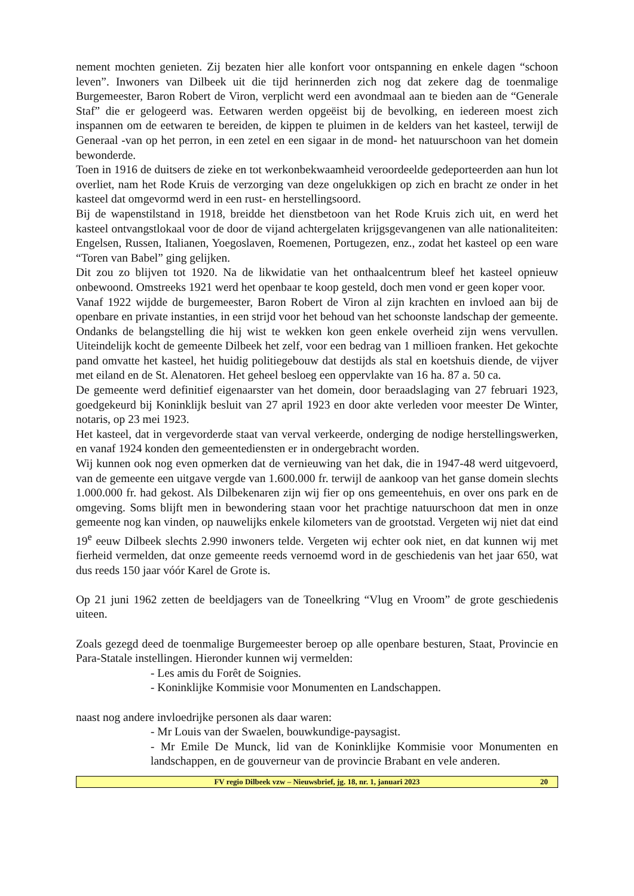nement mochten genieten. Zij bezaten hier alle konfort voor ontspanning en enkele dagen “schoon leven”. Inwoners van Dilbeek uit die tijd herinnerden zich nog dat zekere dag de toenmalige Burgemeester, Baron Robert de Viron, verplicht werd een avondmaal aan te bieden aan de “Generale Staf” die er gelogeerd was. Eetwaren werden opgeëist bij de bevolking, en iedereen moest zich inspannen om de eetwaren te bereiden, de kippen te pluimen in de kelders van het kasteel, terwijl de Generaal -van op het perron, in een zetel en een sigaar in de mond- het natuurschoon van het domein bewonderde.
Toen in 1916 de duitsers de zieke en tot werkonbekwaamheid veroordeelde gedeporteerden aan hun lot overliet, nam het Rode Kruis de verzorging van deze ongelukkigen op zich en bracht ze onder in het kasteel dat omgevormd werd in een rust- en herstellingsoord.
Bij de wapenstilstand in 1918, breidde het dienstbetoon van het Rode Kruis zich uit, en werd het kasteel ontvangstlokaal voor de door de vijand achtergelaten krijgsgevangenen van alle nationaliteiten: Engelsen, Russen, Italianen, Yoegoslaven, Roemenen, Portugezen, enz., zodat het kasteel op een ware “Toren van Babel” ging gelijken.
Dit zou zo blijven tot 1920. Na de likwidatie van het onthaalcentrum bleef het kasteel opnieuw onbewoond. Omstreeks 1921 werd het openbaar te koop gesteld, doch men vond er geen koper voor.
Vanaf 1922 wijdde de burgemeester, Baron Robert de Viron al zijn krachten en invloed aan bij de openbare en private instanties, in een strijd voor het behoud van het schoonste landschap der gemeente. Ondanks de belangstelling die hij wist te wekken kon geen enkele overheid zijn wens vervullen. Uiteindelijk kocht de gemeente Dilbeek het zelf, voor een bedrag van 1 millioen franken. Het gekochte pand omvatte het kasteel, het huidig politiegebouw dat destijds als stal en koetshuis diende, de vijver met eiland en de St. Alenatoren. Het geheel besloeg een oppervlakte van 16 ha. 87 a. 50 ca.
De gemeente werd definitief eigenaarster van het domein, door beraadslaging van 27 februari 1923, goedgekeurd bij Koninklijk besluit van 27 april 1923 en door akte verleden voor meester De Winter, notaris, op 23 mei 1923.
Het kasteel, dat in vergevorderde staat van verval verkeerde, onderging de nodige herstellingswerken, en vanaf 1924 konden den gemeentediensten er in ondergebracht worden.
Wij kunnen ook nog even opmerken dat de vernieuwing van het dak, die in 1947-48 werd uitgevoerd, van de gemeente een uitgave vergde van 1.600.000 fr. terwijl de aankoop van het ganse domein slechts 1.000.000 fr. had gekost. Als Dilbekenaren zijn wij fier op ons gemeentehuis, en over ons park en de omgeving. Soms blijft men in bewondering staan voor het prachtige natuurschoon dat men in onze gemeente nog kan vinden, op nauwelijks enkele kilometers van de grootstad. Vergeten wij niet dat eind 19<sup>e</sup> eeuw Dilbeek slechts 2.990 inwoners telde. Vergeten wij echter ook niet, en dat kunnen wij met fierheid vermelden, dat onze gemeente reeds vernoemd word in de geschiedenis van het jaar 650, wat dus reeds 150 jaar vóór Karel de Grote is.
Op 21 juni 1962 zetten de beeldjagers van de Toneelkring “Vlug en Vroom” de grote geschiedenis uiteen.
Zoals gezegd deed de toenmalige Burgemeester beroep op alle openbare besturen, Staat, Provincie en Para-Statale instellingen. Hieronder kunnen wij vermelden:
- Les amis du Forêt de Soignies.
- Koninklijke Kommisie voor Monumenten en Landschappen.
naast nog andere invloedrijke personen als daar waren:
- Mr Louis van der Swaelen, bouwkundige-paysagist.
- Mr Emile De Munck, lid van de Koninklijke Kommisie voor Monumenten en landschappen, en de gouverneur van de provincie Brabant en vele anderen.
FV regio Dilbeek vzw – Nieuwsbrief, jg. 18, nr. 1, januari 2023 20